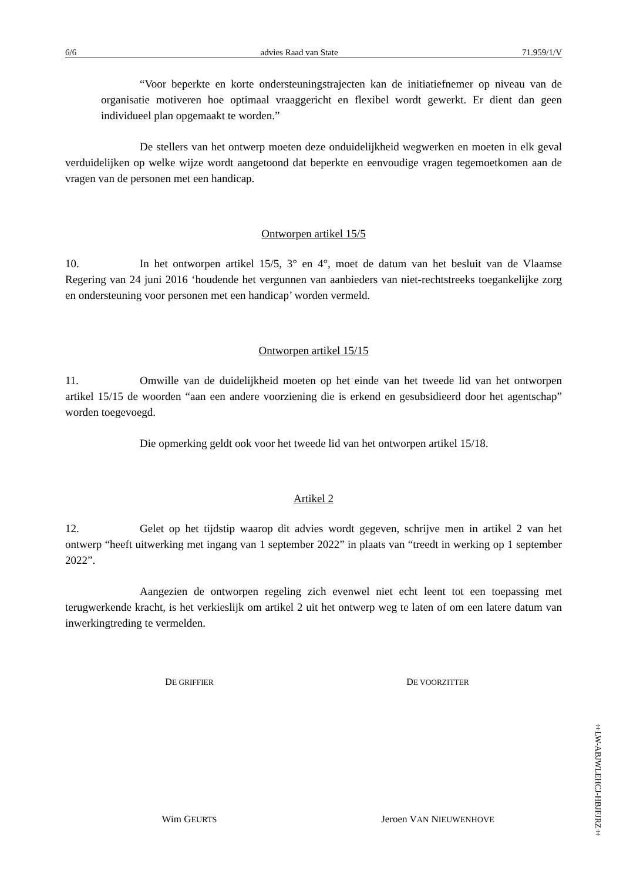6/6 advies Raad van State 71.959/1/V
“Voor beperkte en korte ondersteuningstrajecten kan de initiatiefnemer op niveau van de organisatie motiveren hoe optimaal vraaggericht en flexibel wordt gewerkt. Er dient dan geen individueel plan opgemaakt te worden.”
De stellers van het ontwerp moeten deze onduidelijkheid wegwerken en moeten in elk geval verduidelijken op welke wijze wordt aangetoond dat beperkte en eenvoudige vragen tegemoetkomen aan de vragen van de personen met een handicap.
Ontworpen artikel 15/5
10. In het ontworpen artikel 15/5, 3° en 4°, moet de datum van het besluit van de Vlaamse Regering van 24 juni 2016 ‘houdende het vergunnen van aanbieders van niet-rechtstreeks toegankelijke zorg en ondersteuning voor personen met een handicap’ worden vermeld.
Ontworpen artikel 15/15
11. Omwille van de duidelijkheid moeten op het einde van het tweede lid van het ontworpen artikel 15/15 de woorden “aan een andere voorziening die is erkend en gesubsidieerd door het agentschap” worden toegevoegd.
Die opmerking geldt ook voor het tweede lid van het ontworpen artikel 15/18.
Artikel 2
12. Gelet op het tijdstip waarop dit advies wordt gegeven, schrijve men in artikel 2 van het ontwerp “heeft uitwerking met ingang van 1 september 2022” in plaats van “treedt in werking op 1 september 2022”.
Aangezien de ontworpen regeling zich evenwel niet echt leent tot een toepassing met terugwerkende kracht, is het verkieslijk om artikel 2 uit het ontwerp weg te laten of om een latere datum van inwerkingtreding te vermelden.
DE GRIFFIER
DE VOORZITTER
Wim GEURTS
Jeroen VAN NIEUWENHOVE
‡LW-ABJWLEHCJ-HBJFJRZ‡